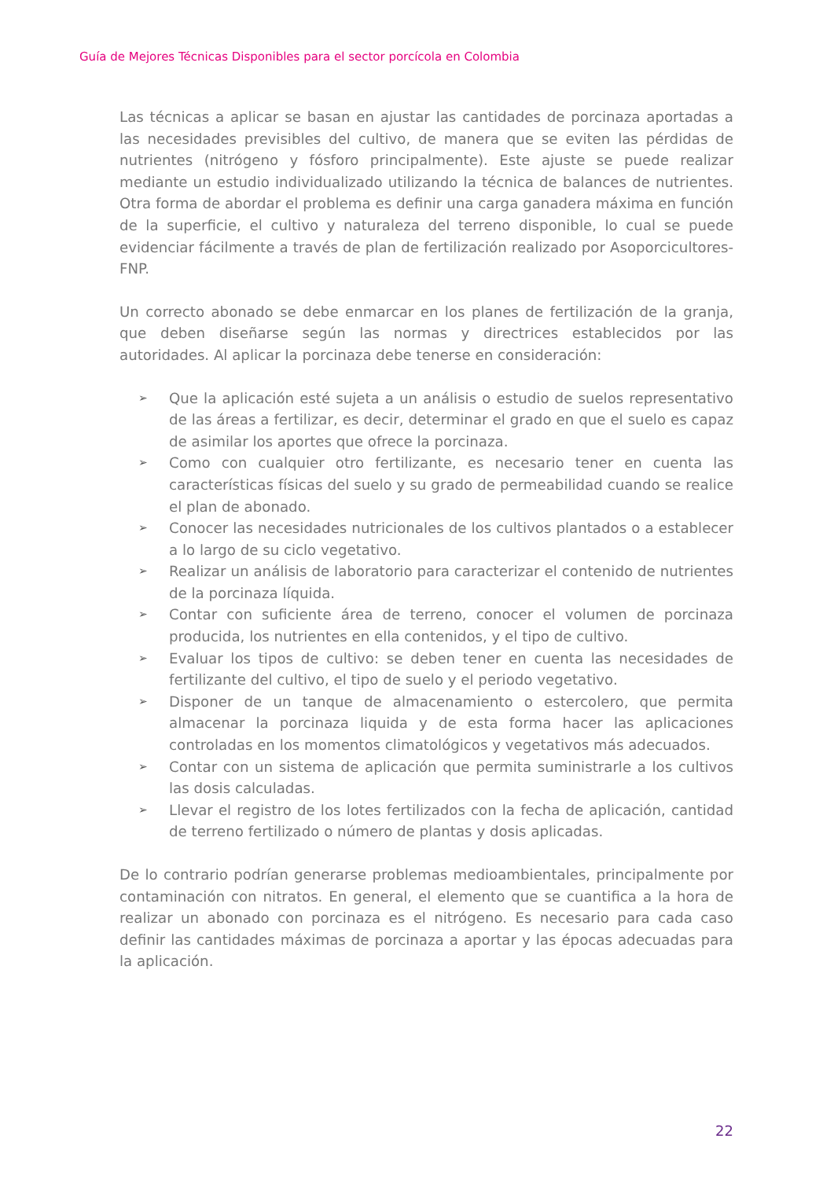Guía de Mejores Técnicas Disponibles para el sector porcícola en Colombia
Las técnicas a aplicar se basan en ajustar las cantidades de porcinaza aportadas a las necesidades previsibles del cultivo, de manera que se eviten las pérdidas de nutrientes (nitrógeno y fósforo principalmente). Este ajuste se puede realizar mediante un estudio individualizado utilizando la técnica de balances de nutrientes. Otra forma de abordar el problema es definir una carga ganadera máxima en función de la superficie, el cultivo y naturaleza del terreno disponible, lo cual se puede evidenciar fácilmente a través de plan de fertilización realizado por Asoporcicultores-FNP.
Un correcto abonado se debe enmarcar en los planes de fertilización de la granja, que deben diseñarse según las normas y directrices establecidos por las autoridades. Al aplicar la porcinaza debe tenerse en consideración:
➢ Que la aplicación esté sujeta a un análisis o estudio de suelos representativo de las áreas a fertilizar, es decir, determinar el grado en que el suelo es capaz de asimilar los aportes que ofrece la porcinaza.
➢ Como con cualquier otro fertilizante, es necesario tener en cuenta las características físicas del suelo y su grado de permeabilidad cuando se realice el plan de abonado.
➢ Conocer las necesidades nutricionales de los cultivos plantados o a establecer a lo largo de su ciclo vegetativo.
➢ Realizar un análisis de laboratorio para caracterizar el contenido de nutrientes de la porcinaza líquida.
➢ Contar con suficiente área de terreno, conocer el volumen de porcinaza producida, los nutrientes en ella contenidos, y el tipo de cultivo.
➢ Evaluar los tipos de cultivo: se deben tener en cuenta las necesidades de fertilizante del cultivo, el tipo de suelo y el periodo vegetativo.
➢ Disponer de un tanque de almacenamiento o estercolero, que permita almacenar la porcinaza liquida y de esta forma hacer las aplicaciones controladas en los momentos climatológicos y vegetativos más adecuados.
➢ Contar con un sistema de aplicación que permita suministrarle a los cultivos las dosis calculadas.
➢ Llevar el registro de los lotes fertilizados con la fecha de aplicación, cantidad de terreno fertilizado o número de plantas y dosis aplicadas.
De lo contrario podrían generarse problemas medioambientales, principalmente por contaminación con nitratos. En general, el elemento que se cuantifica a la hora de realizar un abonado con porcinaza es el nitrógeno. Es necesario para cada caso definir las cantidades máximas de porcinaza a aportar y las épocas adecuadas para la aplicación.
22